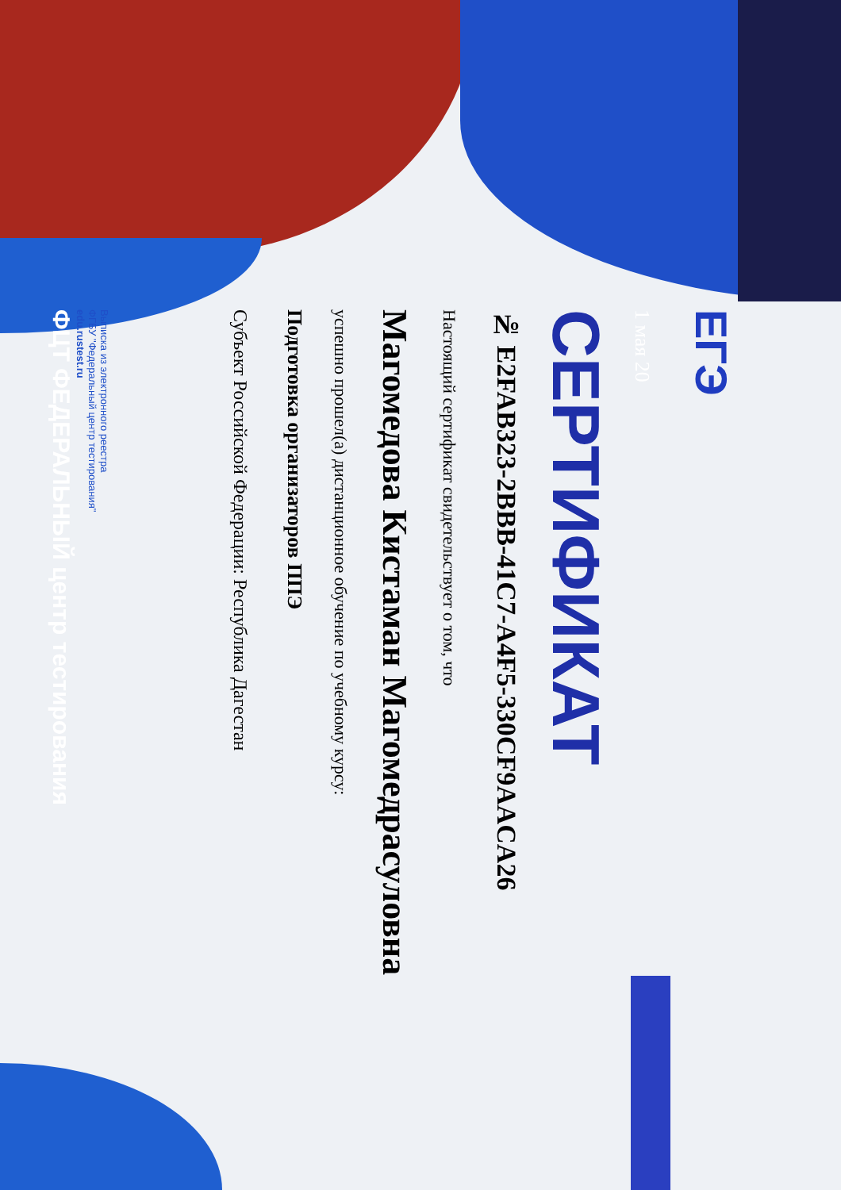ЕГЭ
1 мая 20
СЕРТИФИКАТ
№ E2FAB323-2BBB-41C7-A4F5-330CF9AACA26
Настоящий сертификат свидетельствует о том, что
Магомедова Кистаман Магомедрасуловна
успешно прошел(а) дистанционное обучение по учебному курсу:
Подготовка организаторов ППЭ
Субъект Российской Федерации: Республика Дагестан
Выписка из электронного реестра
ФГБУ "Федеральный центр тестирования"
edu.rustest.ru
ФЦТ ФЕДЕРАЛЬНЫЙ центр тестирования